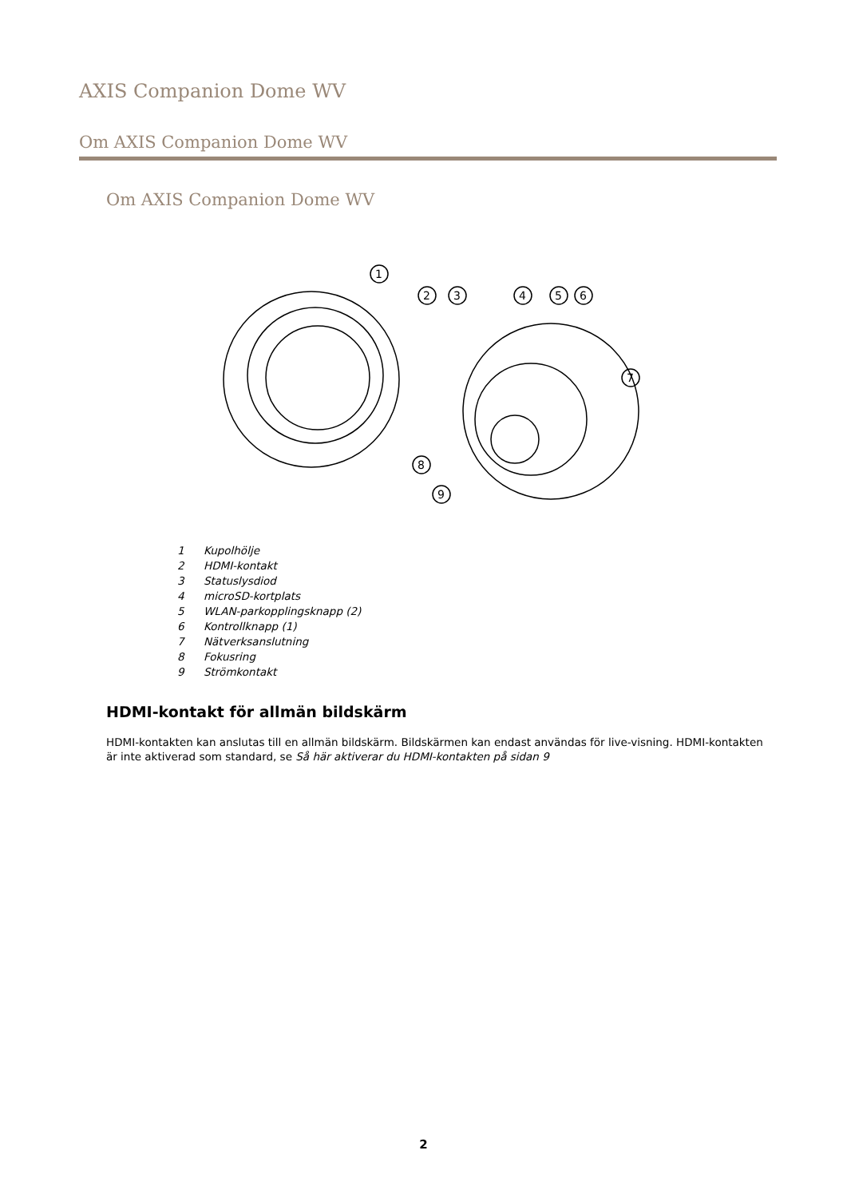AXIS Companion Dome WV
Om AXIS Companion Dome WV
Om AXIS Companion Dome WV
1
2
3
4
5
6
7
8
9
1 Kupolhölje
2 HDMI-kontakt
3 Statuslysdiod
4 microSD-kortplats
5 WLAN-parkopplingsknapp (2)
6 Kontrollknapp (1)
7 Nätverksanslutning
8 Fokusring
9 Strömkontakt
HDMI-kontakt för allmän bildskärm
HDMI-kontakten kan anslutas till en allmän bildskärm. Bildskärmen kan endast användas för live-visning. HDMI-kontakten är inte aktiverad som standard, se Så här aktiverar du HDMI-kontakten på sidan 9
2